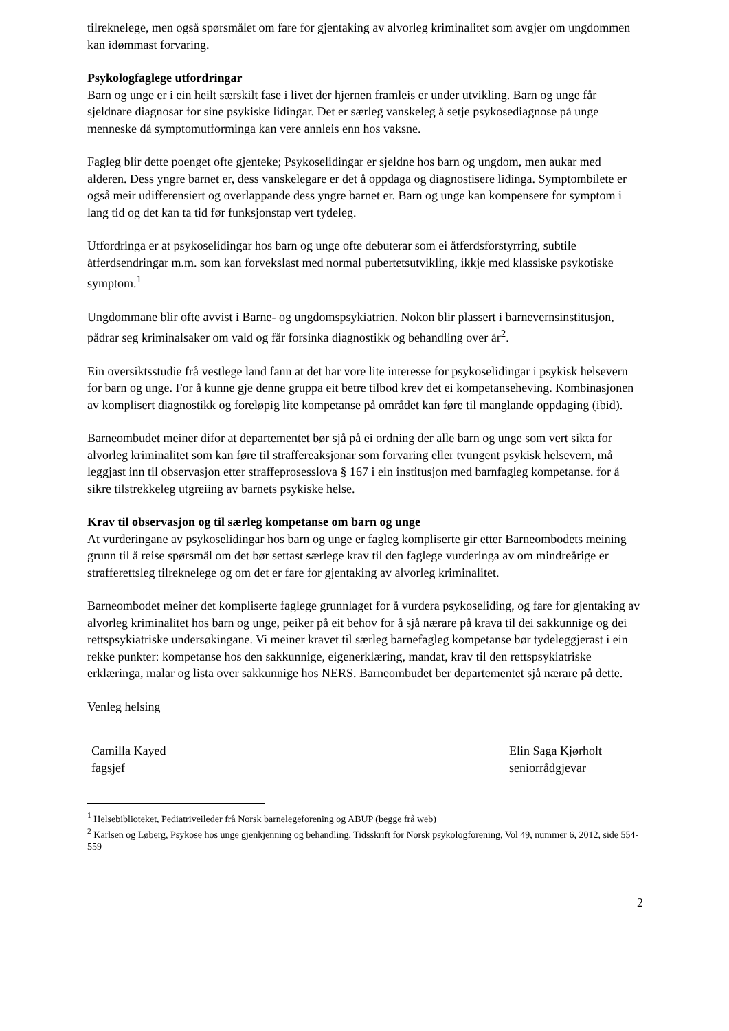tilreknelege, men også spørsmålet om fare for gjentaking av alvorleg kriminalitet som avgjer om ungdommen kan idømmast forvaring.
Psykologfaglege utfordringar
Barn og unge er i ein heilt særskilt fase i livet der hjernen framleis er under utvikling. Barn og unge får sjeldnare diagnosar for sine psykiske lidingar. Det er særleg vanskeleg å setje psykosediagnose på unge menneske då symptomutforminga kan vere annleis enn hos vaksne.
Fagleg blir dette poenget ofte gjenteke; Psykoselidingar er sjeldne hos barn og ungdom, men aukar med alderen. Dess yngre barnet er, dess vanskelegare er det å oppdaga og diagnostisere lidinga. Symptombilete er også meir udifferensiert og overlappande dess yngre barnet er. Barn og unge kan kompensere for symptom i lang tid og det kan ta tid før funksjonstap vert tydeleg.
Utfordringa er at psykoselidingar hos barn og unge ofte debuterar som ei åtferdsforstyrring, subtile åtferdsendringar m.m. som kan forvekslast med normal pubertetsutvikling, ikkje med klassiske psykotiske symptom.<sup>1</sup>
Ungdommane blir ofte avvist i Barne- og ungdomspsykiatrien. Nokon blir plassert i barnevernsinstitusjon, pådrar seg kriminalsaker om vald og får forsinka diagnostikk og behandling over år<sup>2</sup>.
Ein oversiktsstudie frå vestlege land fann at det har vore lite interesse for psykoselidingar i psykisk helsevern for barn og unge. For å kunne gje denne gruppa eit betre tilbod krev det ei kompetanseheving. Kombinasjonen av komplisert diagnostikk og foreløpig lite kompetanse på området kan føre til manglande oppdaging (ibid).
Barneombudet meiner difor at departementet bør sjå på ei ordning der alle barn og unge som vert sikta for alvorleg kriminalitet som kan føre til straffereaksjonar som forvaring eller tvungent psykisk helsevern, må leggjast inn til observasjon etter straffeprosesslova § 167 i ein institusjon med barnfagleg kompetanse. for å sikre tilstrekkeleg utgreiing av barnets psykiske helse.
Krav til observasjon og til særleg kompetanse om barn og unge
At vurderingane av psykoselidingar hos barn og unge er fagleg kompliserte gir etter Barneombodets meining grunn til å reise spørsmål om det bør settast særlege krav til den faglege vurderinga av om mindreårige er strafferettsleg tilreknelege og om det er fare for gjentaking av alvorleg kriminalitet.
Barneombodet meiner det kompliserte faglege grunnlaget for å vurdera psykoseliding, og fare for gjentaking av alvorleg kriminalitet hos barn og unge, peiker på eit behov for å sjå nærare på krava til dei sakkunnige og dei rettspsykiatriske undersøkingane. Vi meiner kravet til særleg barnefagleg kompetanse bør tydeleggjerast i ein rekke punkter: kompetanse hos den sakkunnige, eigenerklæring, mandat, krav til den rettspsykiatriske erklæringa, malar og lista over sakkunnige hos NERS. Barneombudet ber departementet sjå nærare på dette.
Venleg helsing
Camilla Kayed
fagsjef
Elin Saga Kjørholt
seniorrådgjevar
<sup>1</sup> Helsebiblioteket, Pediatriveileder frå Norsk barnelegeforening og ABUP (begge frå web)
<sup>2</sup> Karlsen og Løberg, Psykose hos unge gjenkjenning og behandling, Tidsskrift for Norsk psykologforening, Vol 49, nummer 6, 2012, side 554-559
2